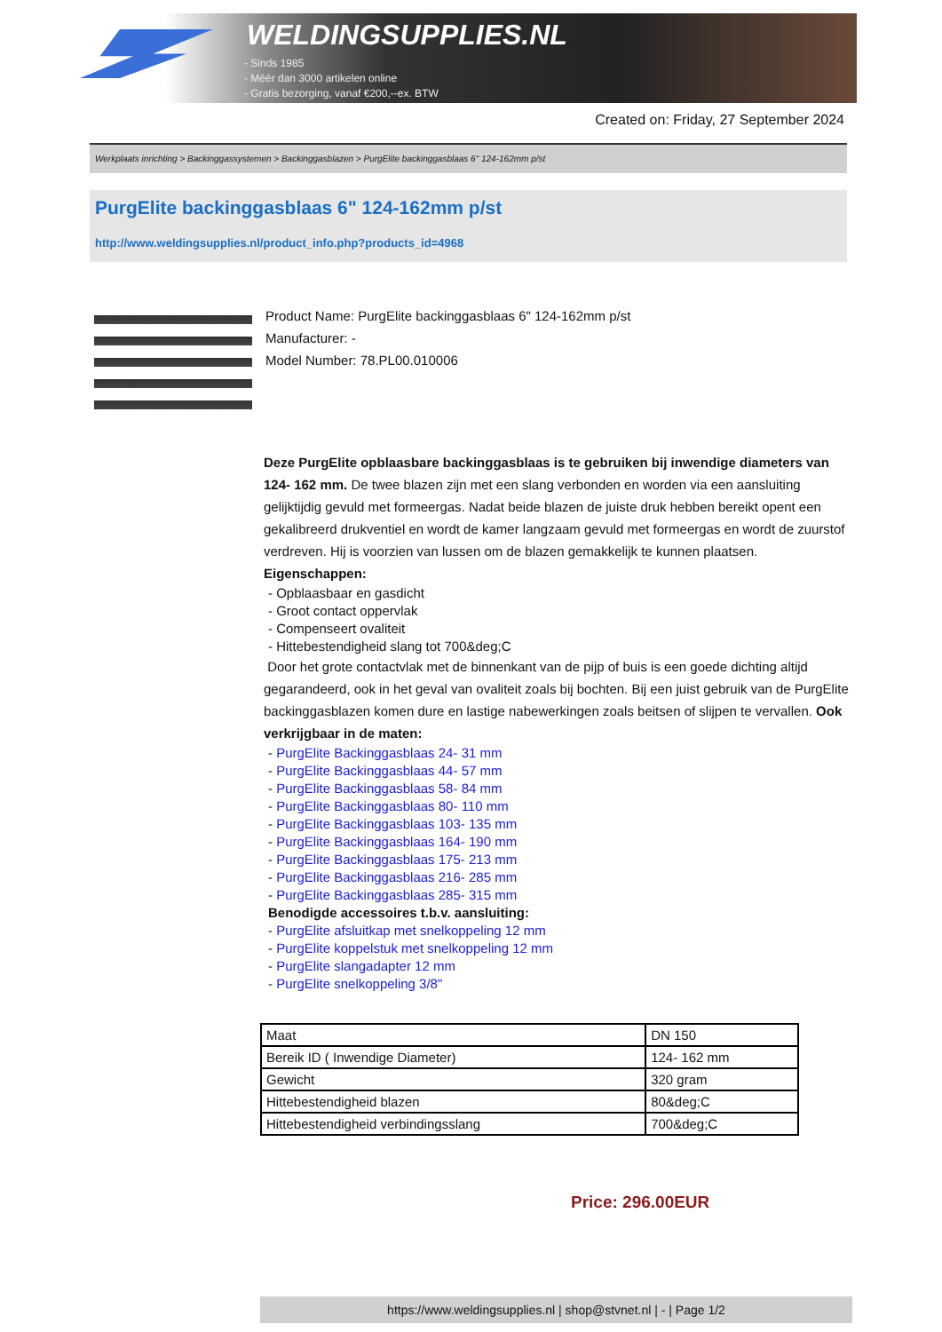WELDINGSUPPLIES.NL
- Sinds 1985
- Méér dan 3000 artikelen online
- Gratis bezorging, vanaf €200,--ex. BTW
Created on: Friday, 27 September 2024
Werkplaats inrichting > Backinggassystemen > Backinggasblazen > PurgElite backinggasblaas 6" 124-162mm p/st
PurgElite backinggasblaas 6" 124-162mm p/st
http://www.weldingsupplies.nl/product_info.php?products_id=4968
Product Name: PurgElite backinggasblaas 6" 124-162mm p/st
Manufacturer: -
Model Number: 78.PL00.010006
Deze PurgElite opblaasbare backinggasblaas is te gebruiken bij inwendige diameters van 124- 162 mm. De twee blazen zijn met een slang verbonden en worden via een aansluiting gelijktijdig gevuld met formeergas. Nadat beide blazen de juiste druk hebben bereikt opent een gekalibreerd drukventiel en wordt de kamer langzaam gevuld met formeergas en wordt de zuurstof verdreven. Hij is voorzien van lussen om de blazen gemakkelijk te kunnen plaatsen. Eigenschappen:
- Opblaasbaar en gasdicht
- Groot contact oppervlak
- Compenseert ovaliteit
- Hittebestendigheid slang tot 700&deg;C
Door het grote contactvlak met de binnenkant van de pijp of buis is een goede dichting altijd gegarandeerd, ook in het geval van ovaliteit zoals bij bochten. Bij een juist gebruik van de PurgElite backinggasblazen komen dure en lastige nabewerkingen zoals beitsen of slijpen te vervallen. Ook verkrijgbaar in de maten:
- PurgElite Backinggasblaas 24- 31 mm
- PurgElite Backinggasblaas 44- 57 mm
- PurgElite Backinggasblaas 58- 84 mm
- PurgElite Backinggasblaas 80- 110 mm
- PurgElite Backinggasblaas 103- 135 mm
- PurgElite Backinggasblaas 164- 190 mm
- PurgElite Backinggasblaas 175- 213 mm
- PurgElite Backinggasblaas 216- 285 mm
- PurgElite Backinggasblaas 285- 315 mm
Benodigde accessoires t.b.v. aansluiting:
- PurgElite afsluitkap met snelkoppeling 12 mm
- PurgElite koppelstuk met snelkoppeling 12 mm
- PurgElite slangadapter 12 mm
- PurgElite snelkoppeling 3/8"
| Maat | DN 150 |
| Bereik ID ( Inwendige Diameter) | 124- 162 mm |
| Gewicht | 320 gram |
| Hittebestendigheid blazen | 80&deg;C |
| Hittebestendigheid verbindingsslang | 700&deg;C |
Price: 296.00EUR
https://www.weldingsupplies.nl | shop@stvnet.nl | - | Page 1/2